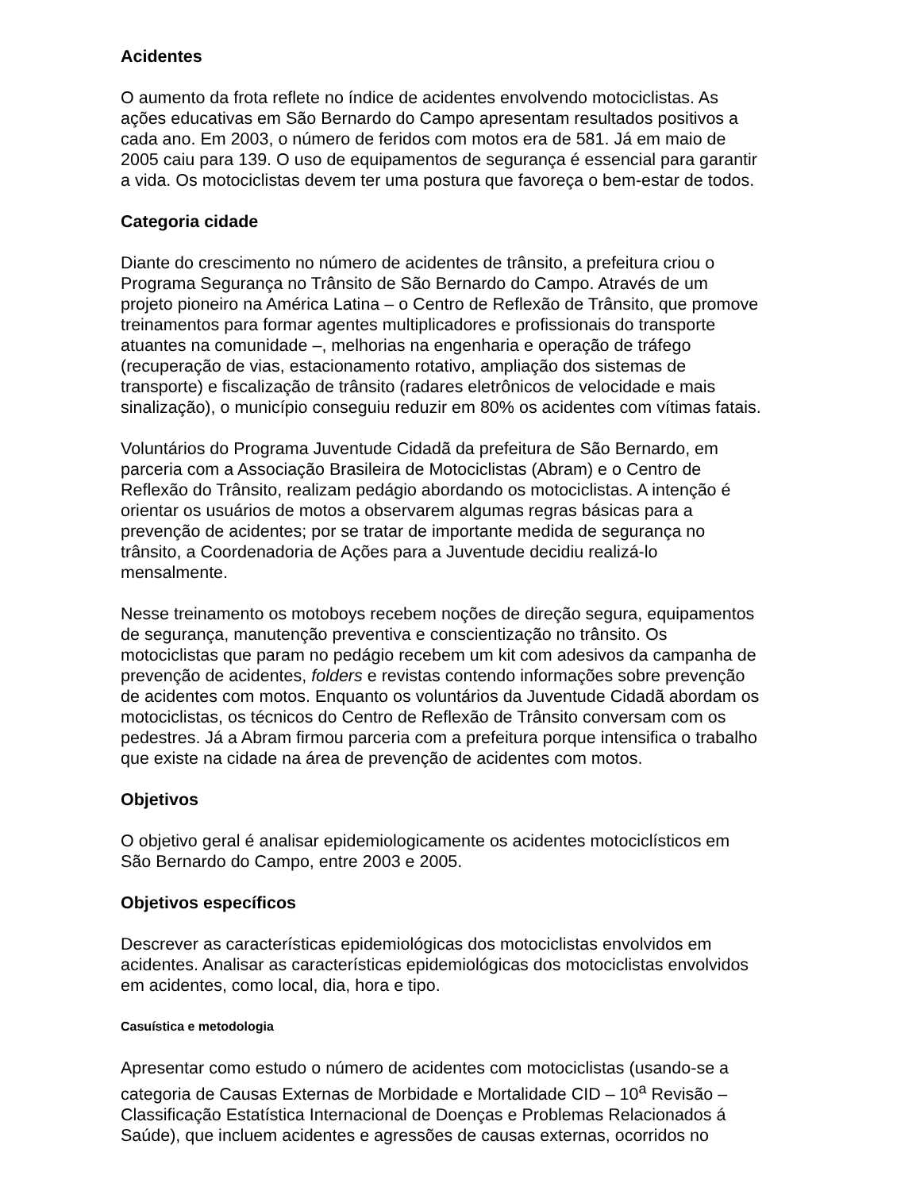Acidentes
O aumento da frota reflete no índice de acidentes envolvendo motociclistas. As ações educativas em São Bernardo do Campo apresentam resultados positivos a cada ano. Em 2003, o número de feridos com motos era de 581. Já em maio de 2005 caiu para 139. O uso de equipamentos de segurança é essencial para garantir a vida. Os motociclistas devem ter uma postura que favoreça o bem-estar de todos.
Categoria cidade
Diante do crescimento no número de acidentes de trânsito, a prefeitura criou o Programa Segurança no Trânsito de São Bernardo do Campo. Através de um projeto pioneiro na América Latina – o Centro de Reflexão de Trânsito, que promove treinamentos para formar agentes multiplicadores e profissionais do transporte atuantes na comunidade –, melhorias na engenharia e operação de tráfego (recuperação de vias, estacionamento rotativo, ampliação dos sistemas de transporte) e fiscalização de trânsito (radares eletrônicos de velocidade e mais sinalização), o município conseguiu reduzir em 80% os acidentes com vítimas fatais.
Voluntários do Programa Juventude Cidadã da prefeitura de São Bernardo, em parceria com a Associação Brasileira de Motociclistas (Abram) e o Centro de Reflexão do Trânsito, realizam pedágio abordando os motociclistas. A intenção é orientar os usuários de motos a observarem algumas regras básicas para a prevenção de acidentes; por se tratar de importante medida de segurança no trânsito, a Coordenadoria de Ações para a Juventude decidiu realizá-lo mensalmente.
Nesse treinamento os motoboys recebem noções de direção segura, equipamentos de segurança, manutenção preventiva e conscientização no trânsito. Os motociclistas que param no pedágio recebem um kit com adesivos da campanha de prevenção de acidentes, folders e revistas contendo informações sobre prevenção de acidentes com motos. Enquanto os voluntários da Juventude Cidadã abordam os motociclistas, os técnicos do Centro de Reflexão de Trânsito conversam com os pedestres. Já a Abram firmou parceria com a prefeitura porque intensifica o trabalho que existe na cidade na área de prevenção de acidentes com motos.
Objetivos
O objetivo geral é analisar epidemiologicamente os acidentes motociclísticos em São Bernardo do Campo, entre 2003 e 2005.
Objetivos específicos
Descrever as características epidemiológicas dos motociclistas envolvidos em acidentes. Analisar as características epidemiológicas dos motociclistas envolvidos em acidentes, como local, dia, hora e tipo.
Casuística e metodologia
Apresentar como estudo o número de acidentes com motociclistas (usando-se a categoria de Causas Externas de Morbidade e Mortalidade CID – 10<sup>a</sup> Revisão – Classificação Estatística Internacional de Doenças e Problemas Relacionados á Saúde), que incluem acidentes e agressões de causas externas, ocorridos no